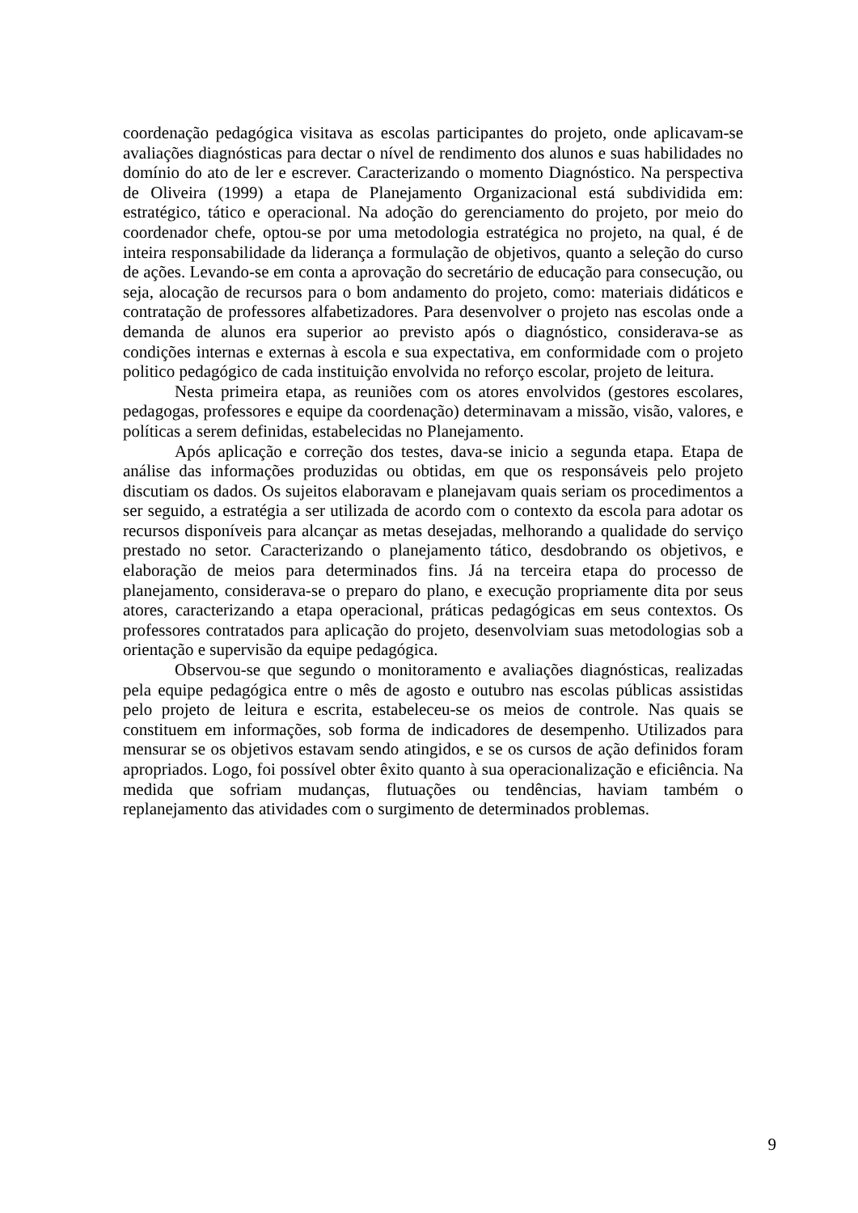coordenação pedagógica visitava as escolas participantes do projeto, onde aplicavam-se avaliações diagnósticas para dectar o nível de rendimento dos alunos e suas habilidades no domínio do ato de ler e escrever. Caracterizando o momento Diagnóstico. Na perspectiva de Oliveira (1999) a etapa de Planejamento Organizacional está subdividida em: estratégico, tático e operacional. Na adoção do gerenciamento do projeto, por meio do coordenador chefe, optou-se por uma metodologia estratégica no projeto, na qual, é de inteira responsabilidade da liderança a formulação de objetivos, quanto a seleção do curso de ações. Levando-se em conta a aprovação do secretário de educação para consecução, ou seja, alocação de recursos para o bom andamento do projeto, como: materiais didáticos e contratação de professores alfabetizadores. Para desenvolver o projeto nas escolas onde a demanda de alunos era superior ao previsto após o diagnóstico, considerava-se as condições internas e externas à escola e sua expectativa, em conformidade com o projeto politico pedagógico de cada instituição envolvida no reforço escolar, projeto de leitura.
Nesta primeira etapa, as reuniões com os atores envolvidos (gestores escolares, pedagogas, professores e equipe da coordenação) determinavam a missão, visão, valores, e políticas a serem definidas, estabelecidas no Planejamento.
Após aplicação e correção dos testes, dava-se inicio a segunda etapa. Etapa de análise das informações produzidas ou obtidas, em que os responsáveis pelo projeto discutiam os dados. Os sujeitos elaboravam e planejavam quais seriam os procedimentos a ser seguido, a estratégia a ser utilizada de acordo com o contexto da escola para adotar os recursos disponíveis para alcançar as metas desejadas, melhorando a qualidade do serviço prestado no setor. Caracterizando o planejamento tático, desdobrando os objetivos, e elaboração de meios para determinados fins. Já na terceira etapa do processo de planejamento, considerava-se o preparo do plano, e execução propriamente dita por seus atores, caracterizando a etapa operacional, práticas pedagógicas em seus contextos. Os professores contratados para aplicação do projeto, desenvolviam suas metodologias sob a orientação e supervisão da equipe pedagógica.
Observou-se que segundo o monitoramento e avaliações diagnósticas, realizadas pela equipe pedagógica entre o mês de agosto e outubro nas escolas públicas assistidas pelo projeto de leitura e escrita, estabeleceu-se os meios de controle. Nas quais se constituem em informações, sob forma de indicadores de desempenho. Utilizados para mensurar se os objetivos estavam sendo atingidos, e se os cursos de ação definidos foram apropriados. Logo, foi possível obter êxito quanto à sua operacionalização e eficiência. Na medida que sofriam mudanças, flutuações ou tendências, haviam também o replanejamento das atividades com o surgimento de determinados problemas.
9